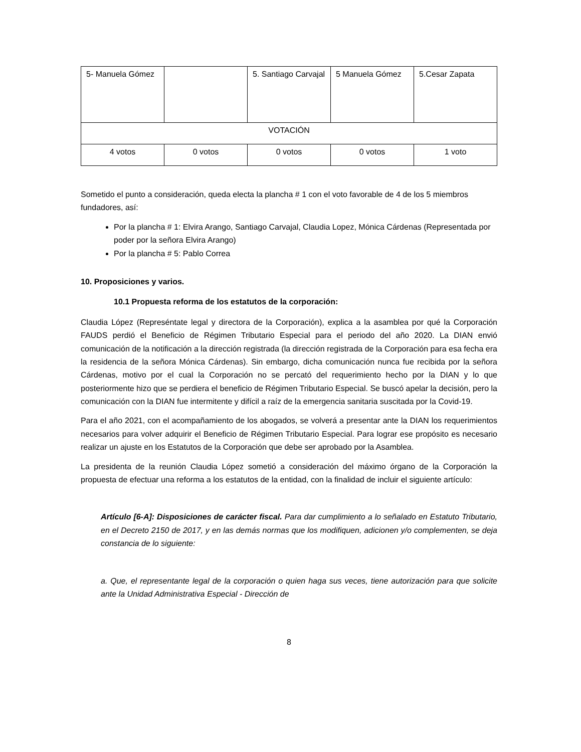| 5- Manuela Gómez | | 5. Santiago Carvajal | 5 Manuela Gómez | 5.Cesar Zapata |
| VOTACIÓN | | | | |
| 4 votos | 0 votos | 0 votos | 0 votos | 1 voto |
Sometido el punto a consideración, queda electa la plancha # 1 con el voto favorable de 4 de los 5 miembros fundadores, así:
Por la plancha # 1: Elvira Arango, Santiago Carvajal, Claudia Lopez, Mónica Cárdenas (Representada por poder por la señora Elvira Arango)
Por la plancha # 5: Pablo Correa
10. Proposiciones y varios.
10.1 Propuesta reforma de los estatutos de la corporación:
Claudia López (Represéntate legal y directora de la Corporación), explica a la asamblea por qué la Corporación FAUDS perdió el Beneficio de Régimen Tributario Especial para el periodo del año 2020. La DIAN envió comunicación de la notificación a la dirección registrada (la dirección registrada de la Corporación para esa fecha era la residencia de la señora Mónica Cárdenas). Sin embargo, dicha comunicación nunca fue recibida por la señora Cárdenas, motivo por el cual la Corporación no se percató del requerimiento hecho por la DIAN y lo que posteriormente hizo que se perdiera el beneficio de Régimen Tributario Especial. Se buscó apelar la decisión, pero la comunicación con la DIAN fue intermitente y difícil a raíz de la emergencia sanitaria suscitada por la Covid-19.
Para el año 2021, con el acompañamiento de los abogados, se volverá a presentar ante la DIAN los requerimientos necesarios para volver adquirir el Beneficio de Régimen Tributario Especial. Para lograr ese propósito es necesario realizar un ajuste en los Estatutos de la Corporación que debe ser aprobado por la Asamblea.
La presidenta de la reunión Claudia López sometió a consideración del máximo órgano de la Corporación la propuesta de efectuar una reforma a los estatutos de la entidad, con la finalidad de incluir el siguiente artículo:
Artículo [6-A]: Disposiciones de carácter fiscal. Para dar cumplimiento a lo señalado en Estatuto Tributario, en el Decreto 2150 de 2017, y en las demás normas que los modifiquen, adicionen y/o complementen, se deja constancia de lo siguiente:
a. Que, el representante legal de la corporación o quien haga sus veces, tiene autorización para que solicite ante la Unidad Administrativa Especial - Dirección de
8